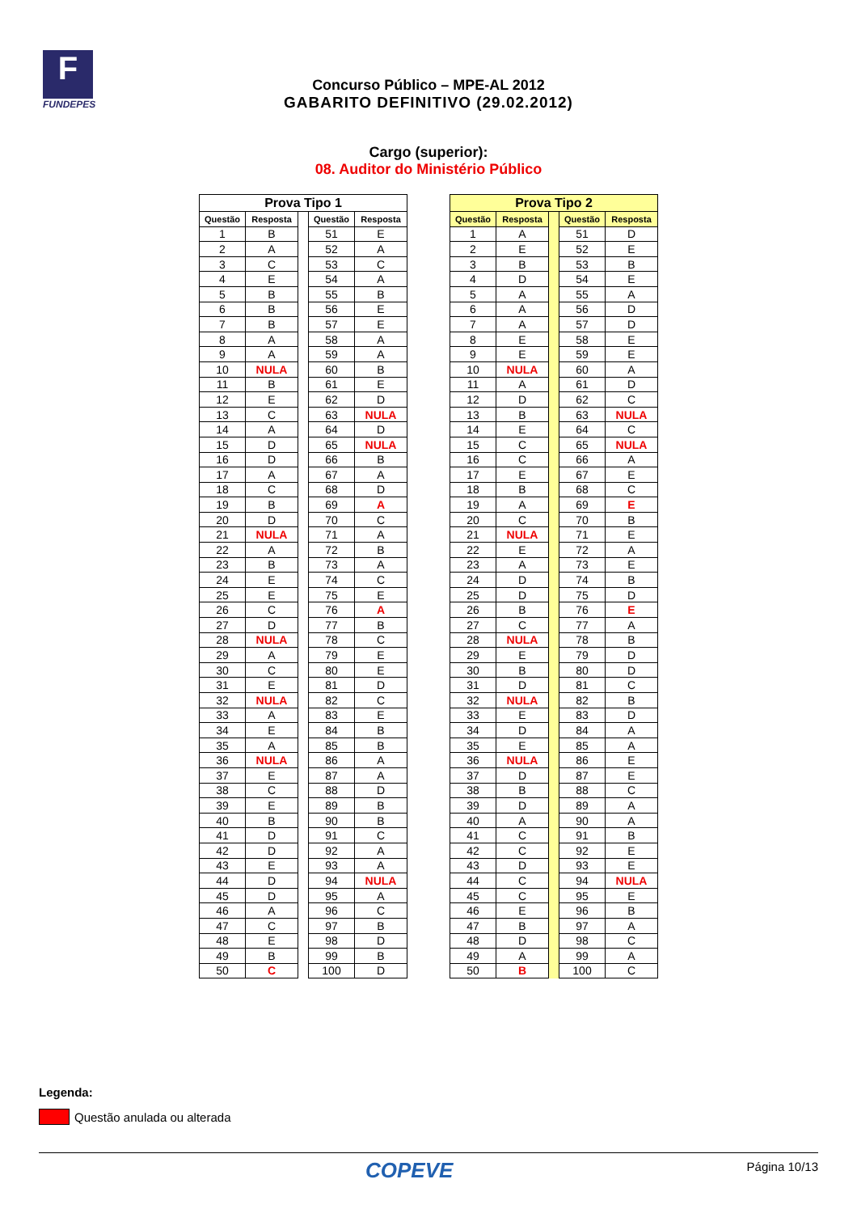F
FUNDEPES
Concurso Público – MPE-AL 2012
GABARITO DEFINITIVO (29.02.2012)
Cargo (superior):
08. Auditor do Ministério Público
| Prova Tipo 1 | | | | |
| --- | --- | --- | --- | --- |
| Questão | Resposta | | Questão | Resposta |
| 1 | B | | 51 | E |
| 2 | A | | 52 | A |
| 3 | C | | 53 | C |
| 4 | E | | 54 | A |
| 5 | B | | 55 | B |
| 6 | B | | 56 | E |
| 7 | B | | 57 | E |
| 8 | A | | 58 | A |
| 9 | A | | 59 | A |
| 10 | NULA | | 60 | B |
| 11 | B | | 61 | E |
| 12 | E | | 62 | D |
| 13 | C | | 63 | NULA |
| 14 | A | | 64 | D |
| 15 | D | | 65 | NULA |
| 16 | D | | 66 | B |
| 17 | A | | 67 | A |
| 18 | C | | 68 | D |
| 19 | B | | 69 | A |
| 20 | D | | 70 | C |
| 21 | NULA | | 71 | A |
| 22 | A | | 72 | B |
| 23 | B | | 73 | A |
| 24 | E | | 74 | C |
| 25 | E | | 75 | E |
| 26 | C | | 76 | A |
| 27 | D | | 77 | B |
| 28 | NULA | | 78 | C |
| 29 | A | | 79 | E |
| 30 | C | | 80 | E |
| 31 | E | | 81 | D |
| 32 | NULA | | 82 | C |
| 33 | A | | 83 | E |
| 34 | E | | 84 | B |
| 35 | A | | 85 | B |
| 36 | NULA | | 86 | A |
| 37 | E | | 87 | A |
| 38 | C | | 88 | D |
| 39 | E | | 89 | B |
| 40 | B | | 90 | B |
| 41 | D | | 91 | C |
| 42 | D | | 92 | A |
| 43 | E | | 93 | A |
| 44 | D | | 94 | NULA |
| 45 | D | | 95 | A |
| 46 | A | | 96 | C |
| 47 | C | | 97 | B |
| 48 | E | | 98 | D |
| 49 | B | | 99 | B |
| 50 | C | | 100 | D |
| Prova Tipo 2 | | | | |
| --- | --- | --- | --- | --- |
| Questão | Resposta | | Questão | Resposta |
| 1 | A | | 51 | D |
| 2 | E | | 52 | E |
| 3 | B | | 53 | B |
| 4 | D | | 54 | E |
| 5 | A | | 55 | A |
| 6 | A | | 56 | D |
| 7 | A | | 57 | D |
| 8 | E | | 58 | E |
| 9 | E | | 59 | E |
| 10 | NULA | | 60 | A |
| 11 | A | | 61 | D |
| 12 | D | | 62 | C |
| 13 | B | | 63 | NULA |
| 14 | E | | 64 | C |
| 15 | C | | 65 | NULA |
| 16 | C | | 66 | A |
| 17 | E | | 67 | E |
| 18 | B | | 68 | C |
| 19 | A | | 69 | E |
| 20 | C | | 70 | B |
| 21 | NULA | | 71 | E |
| 22 | E | | 72 | A |
| 23 | A | | 73 | E |
| 24 | D | | 74 | B |
| 25 | D | | 75 | D |
| 26 | B | | 76 | E |
| 27 | C | | 77 | A |
| 28 | NULA | | 78 | B |
| 29 | E | | 79 | D |
| 30 | B | | 80 | D |
| 31 | D | | 81 | C |
| 32 | NULA | | 82 | B |
| 33 | E | | 83 | D |
| 34 | D | | 84 | A |
| 35 | E | | 85 | A |
| 36 | NULA | | 86 | E |
| 37 | D | | 87 | E |
| 38 | B | | 88 | C |
| 39 | D | | 89 | A |
| 40 | A | | 90 | A |
| 41 | C | | 91 | B |
| 42 | C | | 92 | E |
| 43 | D | | 93 | E |
| 44 | C | | 94 | NULA |
| 45 | C | | 95 | E |
| 46 | E | | 96 | B |
| 47 | B | | 97 | A |
| 48 | D | | 98 | C |
| 49 | A | | 99 | A |
| 50 | B | | 100 | C |
Legenda:
Questão anulada ou alterada
COPEVE
Página 10/13